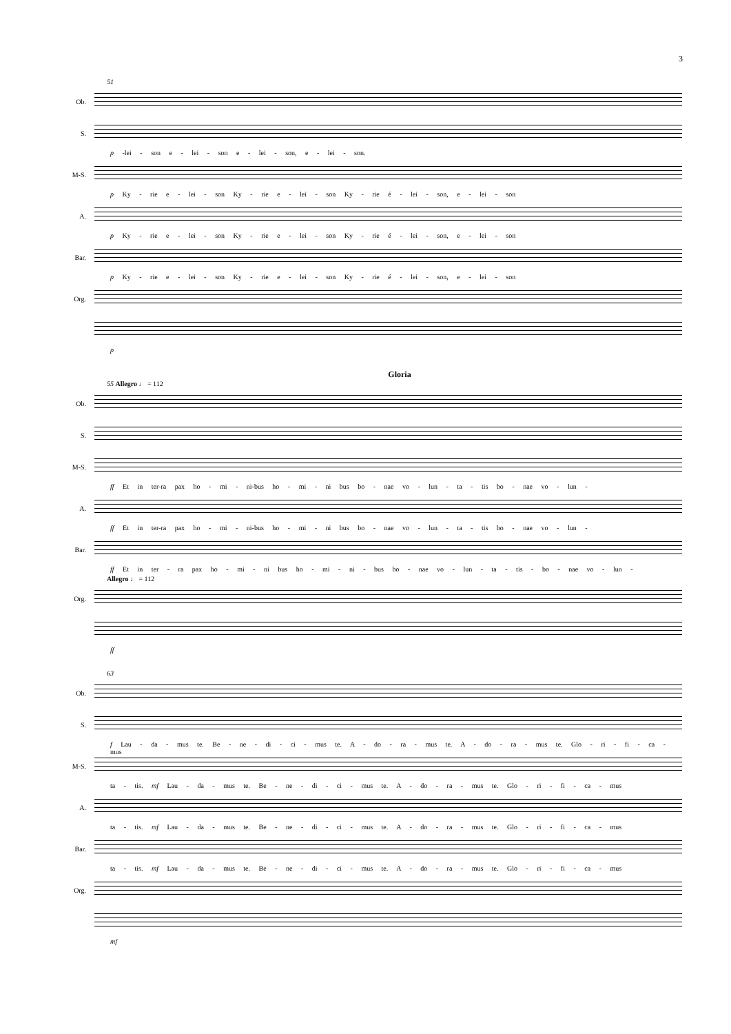3
51
Ob.
S.
p -lei - son e - lei - son e - lei - son, e - lei - son.
M-S.
p Ky - rie e - lei - son Ky - rie e - lei - son Ky - rie é - lei - son, e - lei - son
A.
p Ky - rie e - lei - son Ky - rie e - lei - son Ky - rie é - lei - son, e - lei - son
Bar.
p Ky - rie e - lei - son Ky - rie e - lei - son Ky - rie é - lei - son, e - lei - son
Org.
p
Gloria
55 Allegro ♩ = 112
Ob.
S.
M-S.
ff Et in ter-ra pax ho - mi - ni-bus ho - mi - ni bus bo - nae vo - lun - ta - tis bo - nae vo - lun -
A.
ff Et in ter-ra pax ho - mi - ni-bus ho - mi - ni bus bo - nae vo - lun - ta - tis bo - nae vo - lun -
Bar.
ff Et in ter - ra pax ho - mi - ni bus ho - mi - ni - bus bo - nae vo - lun - ta - tis - bo - nae vo - lun -
Allegro ♩ = 112
Org.
ff
63
Ob.
S.
f Lau - da - mus te. Be - ne - di - ci - mus te. A - do - ra - mus te. A - do - ra - mus te. Glo - ri - fi - ca - mus
M-S.
ta - tis. mf Lau - da - mus te. Be - ne - di - ci - mus te. A - do - ra - mus te. Glo - ri - fi - ca - mus
A.
ta - tis. mf Lau - da - mus te. Be - ne - di - ci - mus te. A - do - ra - mus te. Glo - ri - fi - ca - mus
Bar.
ta - tis. mf Lau - da - mus te. Be - ne - di - ci - mus te. A - do - ra - mus te. Glo - ri - fi - ca - mus
Org.
mf